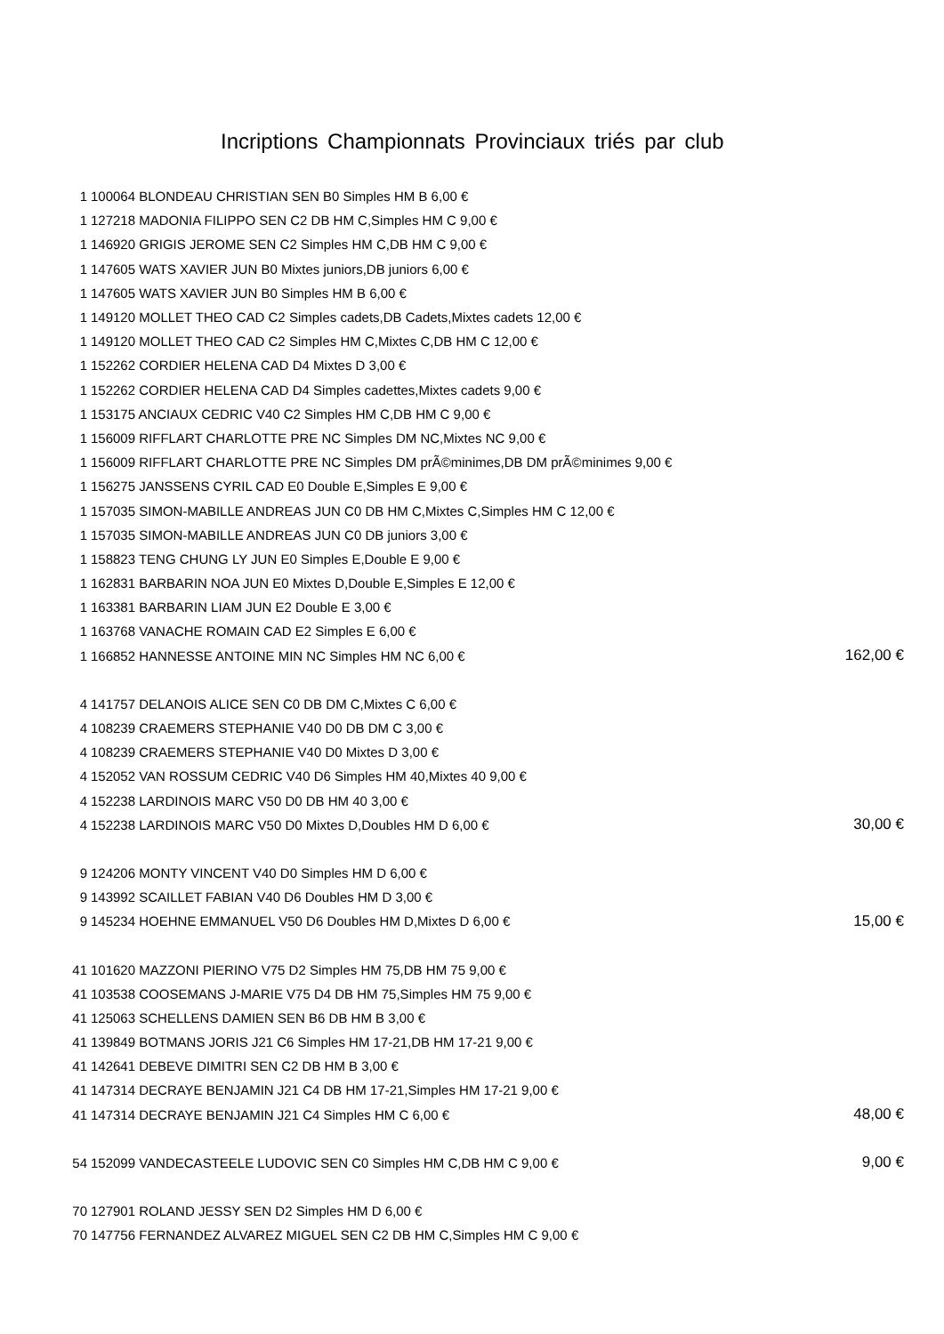Incriptions Championnats Provinciaux triés par club
| 1 | 100064 BLONDEAU CHRISTIAN SEN B0 Simples HM B 6,00 € | |
| 1 | 127218 MADONIA FILIPPO SEN C2 DB HM C,Simples HM C 9,00 € | |
| 1 | 146920 GRIGIS JEROME SEN C2 Simples HM C,DB HM C 9,00 € | |
| 1 | 147605 WATS XAVIER JUN B0 Mixtes juniors,DB juniors 6,00 € | |
| 1 | 147605 WATS XAVIER JUN B0 Simples HM B 6,00 € | |
| 1 | 149120 MOLLET THEO CAD C2 Simples cadets,DB Cadets,Mixtes cadets 12,00 € | |
| 1 | 149120 MOLLET THEO CAD C2 Simples HM C,Mixtes C,DB HM C 12,00 € | |
| 1 | 152262 CORDIER HELENA CAD D4 Mixtes D 3,00 € | |
| 1 | 152262 CORDIER HELENA CAD D4 Simples cadettes,Mixtes cadets 9,00 € | |
| 1 | 153175 ANCIAUX CEDRIC V40 C2 Simples HM C,DB HM C 9,00 € | |
| 1 | 156009 RIFFLART CHARLOTTE PRE NC Simples DM NC,Mixtes NC 9,00 € | |
| 1 | 156009 RIFFLART CHARLOTTE PRE NC Simples DM prÃ©minimes,DB DM prÃ©minimes 9,00 € | |
| 1 | 156275 JANSSENS CYRIL CAD E0 Double E,Simples E 9,00 € | |
| 1 | 157035 SIMON-MABILLE ANDREAS JUN C0 DB HM C,Mixtes C,Simples HM C 12,00 € | |
| 1 | 157035 SIMON-MABILLE ANDREAS JUN C0 DB juniors 3,00 € | |
| 1 | 158823 TENG CHUNG LY JUN E0 Simples E,Double E 9,00 € | |
| 1 | 162831 BARBARIN NOA JUN E0 Mixtes D,Double E,Simples E 12,00 € | |
| 1 | 163381 BARBARIN LIAM JUN E2 Double E 3,00 € | |
| 1 | 163768 VANACHE ROMAIN CAD E2 Simples E 6,00 € | |
| 1 | 166852 HANNESSE ANTOINE MIN NC Simples HM NC 6,00 € | 162,00 € |
| 4 | 141757 DELANOIS ALICE SEN C0 DB DM C,Mixtes C 6,00 € | |
| 4 | 108239 CRAEMERS STEPHANIE V40 D0 DB DM C 3,00 € | |
| 4 | 108239 CRAEMERS STEPHANIE V40 D0 Mixtes D 3,00 € | |
| 4 | 152052 VAN ROSSUM CEDRIC V40 D6 Simples HM 40,Mixtes 40 9,00 € | |
| 4 | 152238 LARDINOIS MARC V50 D0 DB HM 40 3,00 € | |
| 4 | 152238 LARDINOIS MARC V50 D0 Mixtes D,Doubles HM D 6,00 € | 30,00 € |
| 9 | 124206 MONTY VINCENT V40 D0 Simples HM D 6,00 € | |
| 9 | 143992 SCAILLET FABIAN V40 D6 Doubles HM D 3,00 € | |
| 9 | 145234 HOEHNE EMMANUEL V50 D6 Doubles HM D,Mixtes D 6,00 € | 15,00 € |
| 41 | 101620 MAZZONI PIERINO V75 D2 Simples HM 75,DB HM 75 9,00 € | |
| 41 | 103538 COOSEMANS J-MARIE V75 D4 DB HM 75,Simples HM 75 9,00 € | |
| 41 | 125063 SCHELLENS DAMIEN SEN B6 DB HM B 3,00 € | |
| 41 | 139849 BOTMANS JORIS J21 C6 Simples HM 17-21,DB HM 17-21 9,00 € | |
| 41 | 142641 DEBEVE DIMITRI SEN C2 DB HM B 3,00 € | |
| 41 | 147314 DECRAYE BENJAMIN J21 C4 DB HM 17-21,Simples HM 17-21 9,00 € | |
| 41 | 147314 DECRAYE BENJAMIN J21 C4 Simples HM C 6,00 € | 48,00 € |
| 54 | 152099 VANDECASTEELE LUDOVIC SEN C0 Simples HM C,DB HM C 9,00 € | 9,00 € |
| 70 | 127901 ROLAND JESSY SEN D2 Simples HM D 6,00 € | |
| 70 | 147756 FERNANDEZ ALVAREZ MIGUEL SEN C2 DB HM C,Simples HM C 9,00 € | |